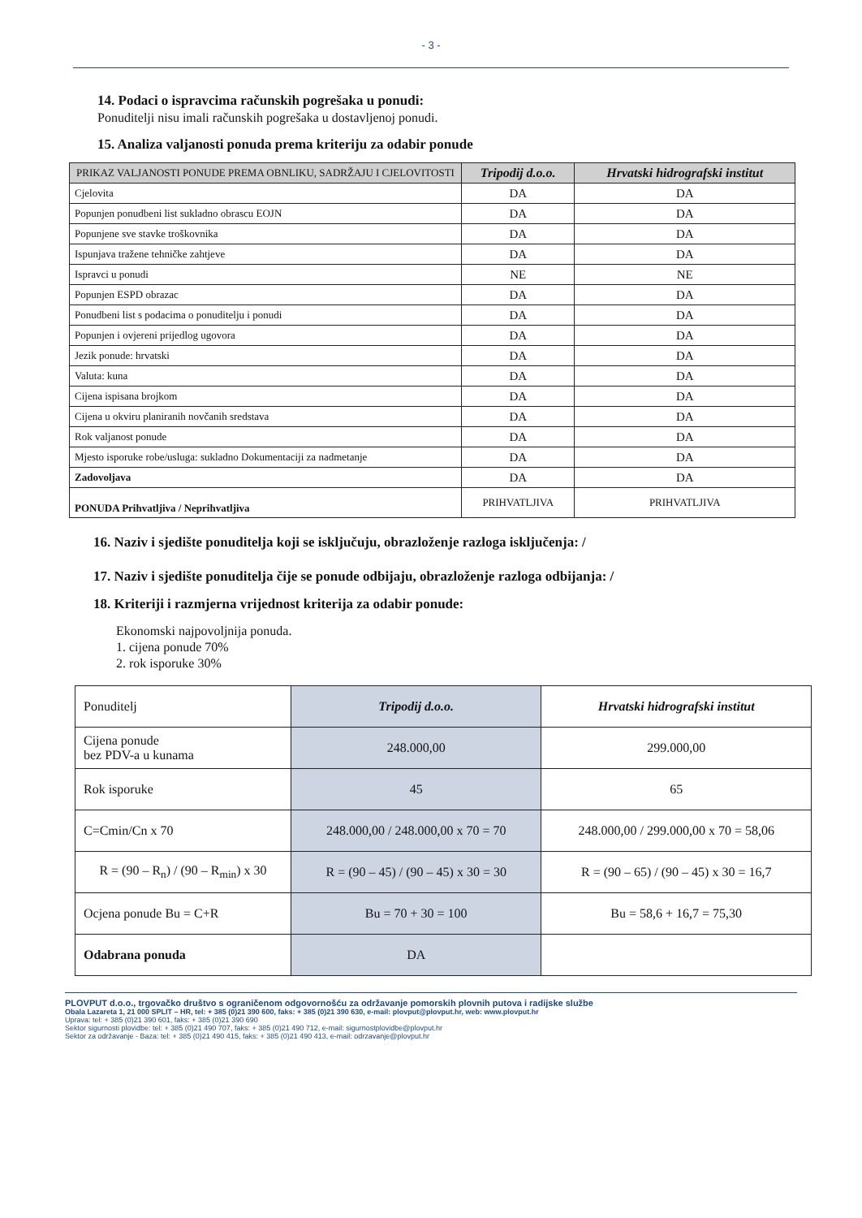- 3 -
14. Podaci o ispravcima računskih pogrešaka u ponudi:
Ponuditelji nisu imali računskih pogrešaka u dostavljenoj ponudi.
15. Analiza valjanosti ponuda prema kriteriju za odabir ponude
| PRIKAZ VALJANOSTI PONUDE PREMA OBNLIKU, SADRŽAJU I CJELOVITOSTI | Tripodij d.o.o. | Hrvatski hidrografski institut |
| --- | --- | --- |
| Cjelovita | DA | DA |
| Popunjen ponudbeni list sukladno obrascu EOJN | DA | DA |
| Popunjene sve stavke troškovnika | DA | DA |
| Ispunjava tražene tehničke zahtjeve | DA | DA |
| Ispravci u ponudi | NE | NE |
| Popunjen ESPD obrazac | DA | DA |
| Ponudbeni list s podacima o ponuditelju i ponudi | DA | DA |
| Popunjen i ovjereni prijedlog ugovora | DA | DA |
| Jezik ponude: hrvatski | DA | DA |
| Valuta: kuna | DA | DA |
| Cijena ispisana brojkom | DA | DA |
| Cijena u okviru planiranih novčanih sredstava | DA | DA |
| Rok valjanost ponude | DA | DA |
| Mjesto isporuke robe/usluga: sukladno Dokumentaciji za nadmetanje | DA | DA |
| Zadovoljava | DA | DA |
| PONUDA Prihvatljiva / Neprihvatljiva | PRIHVATLJIVA | PRIHVATLJIVA |
16. Naziv i sjedište ponuditelja koji se isključuju, obrazloženje razloga isključenja: /
17. Naziv i sjedište ponuditelja čije se ponude odbijaju, obrazloženje razloga odbijanja: /
18. Kriteriji i razmjerna vrijednost kriterija za odabir ponude:
Ekonomski najpovoljnija ponuda.
1. cijena ponude 70%
2. rok isporuke 30%
| Ponuditelj | Tripodij d.o.o. | Hrvatski hidrografski institut |
| Cijena ponude bez PDV-a u kunama | 248.000,00 | 299.000,00 |
| Rok isporuke | 45 | 65 |
| C=Cmin/Cn x 70 | 248.000,00 / 248.000,00 x 70 = 70 | 248.000,00 / 299.000,00 x 70 = 58,06 |
| R = (90 – R<sub>n</sub>) / (90 – R<sub>min</sub>) x 30 | R = (90 – 45) / (90 – 45) x 30 = 30 | R = (90 – 65) / (90 – 45) x 30 = 16,7 |
| Ocjena ponude Bu = C+R | Bu = 70 + 30 = 100 | Bu = 58,6 + 16,7 = 75,30 |
| Odabrana ponuda | DA | |
PLOVPUT d.o.o., trgovačko društvo s ograničenom odgovornošću za održavanje pomorskih plovnih putova i radijske službe
Obala Lazareta 1, 21 000 SPLIT – HR, tel: + 385 (0)21 390 600, faks: + 385 (0)21 390 630, e-mail: plovput@plovput.hr, web: www.plovput.hr
Uprava: tel: + 385 (0)21 390 601, faks: + 385 (0)21 390 690
Sektor sigurnosti plovidbe: tel: + 385 (0)21 490 707, faks: + 385 (0)21 490 712, e-mail: sigurnostplovidbe@plovput.hr
Sektor za održavanje - Baza: tel: + 385 (0)21 490 415, faks: + 385 (0)21 490 413, e-mail: odrzavanje@plovput.hr